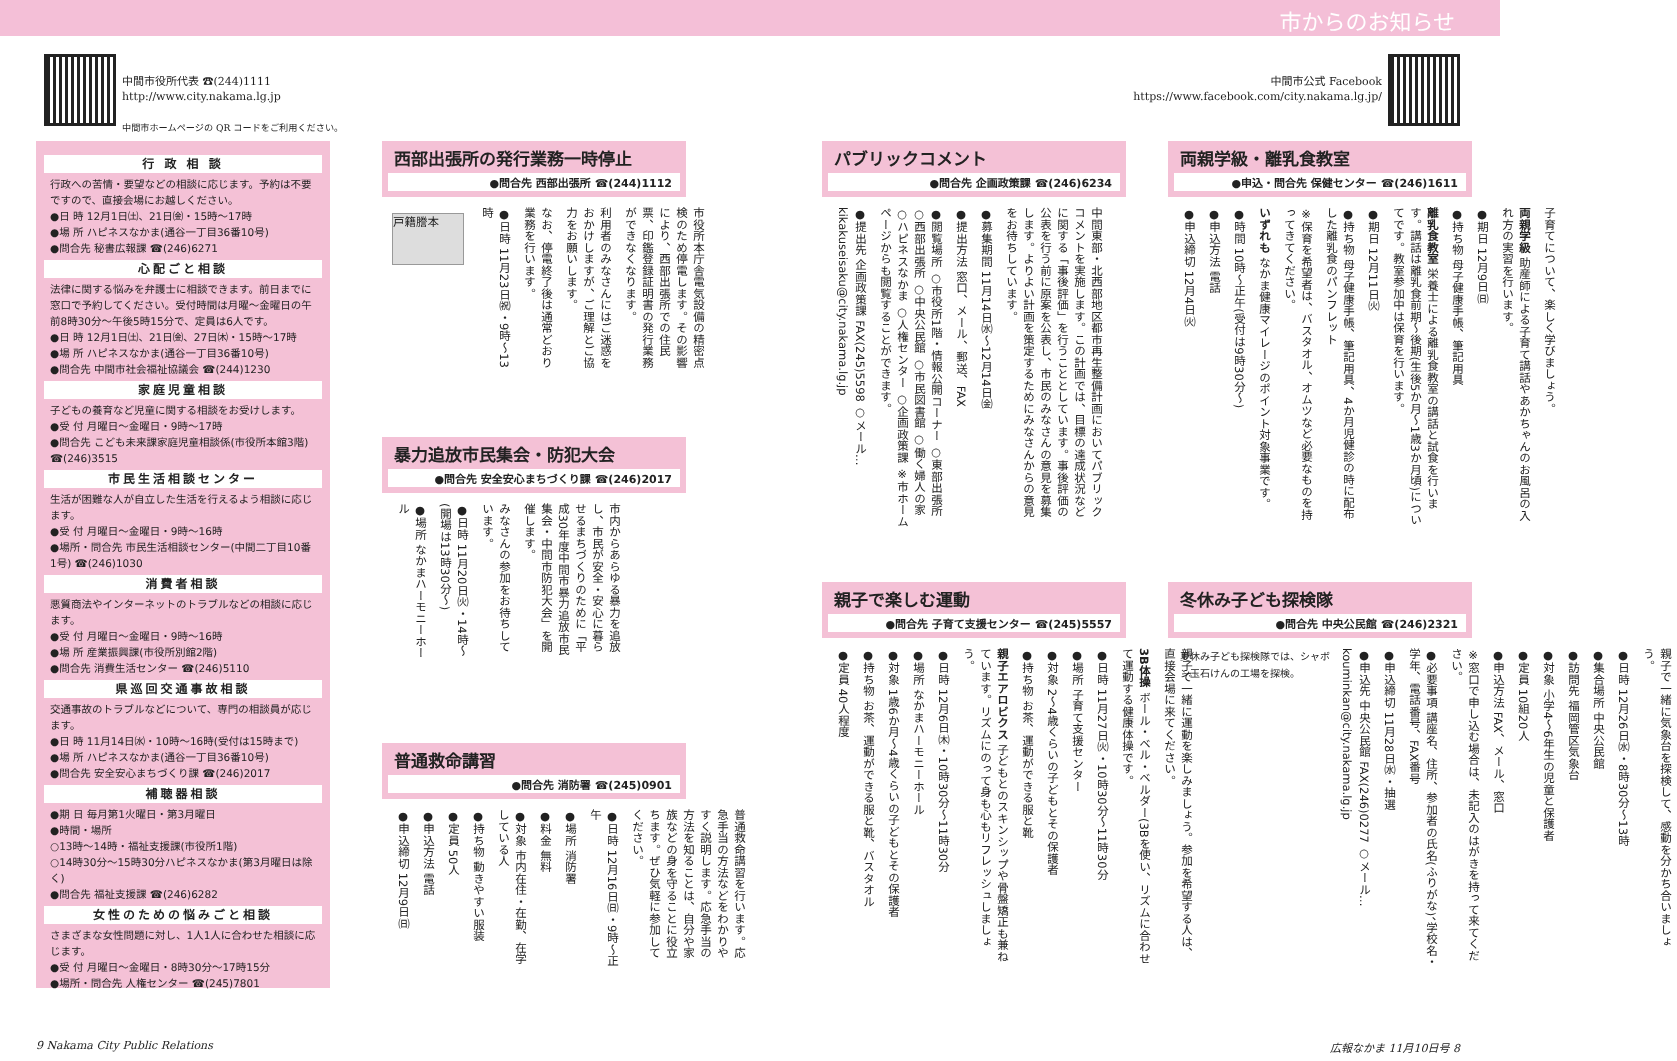市からのお知らせ
中間市役所代表 ☎(244)1111
http://www.city.nakama.lg.jp
中間市ホームページの QR コードをご利用ください。
中間市公式 Facebook
https://www.facebook.com/city.nakama.lg.jp/
行 政 相 談
行政への苦情・要望などの相談に応じます。予約は不要ですので、直接会場にお越しください。
●日 時 12月1日㈯、21日㈮・15時～17時
●場 所 ハピネスなかま(通谷一丁目36番10号)
●問合先 秘書広報課 ☎(246)6271
心配ごと相談
法律に関する悩みを弁護士に相談できます。前日までに窓口で予約してください。受付時間は月曜～金曜日の午前8時30分～午後5時15分で、定員は6人です。
●日 時 12月1日㈯、21日㈮、27日㈭・15時～17時
●場 所 ハピネスなかま(通谷一丁目36番10号)
●問合先 中間市社会福祉協議会 ☎(244)1230
家庭児童相談
子どもの養育など児童に関する相談をお受けします。
●受 付 月曜日～金曜日・9時～17時
●問合先 こども未来課家庭児童相談係(市役所本館3階) ☎(246)3515
市民生活相談センター
生活が困難な人が自立した生活を行えるよう相談に応じます。
●受 付 月曜日～金曜日・9時～16時
●場所・問合先 市民生活相談センター(中間二丁目10番1号) ☎(246)1030
消費者相談
悪質商法やインターネットのトラブルなどの相談に応じます。
●受 付 月曜日～金曜日・9時～16時
●場 所 産業振興課(市役所別館2階)
●問合先 消費生活センター ☎(246)5110
県巡回交通事故相談
交通事故のトラブルなどについて、専門の相談員が応じます。
●日 時 11月14日㈬・10時～16時(受付は15時まで)
●場 所 ハピネスなかま(通谷一丁目36番10号)
●問合先 安全安心まちづくり課 ☎(246)2017
補聴器相談
●期 日 毎月第1火曜日・第3月曜日
●時間・場所
○13時～14時・福祉支援課(市役所1階)
○14時30分～15時30分ハピネスなかま(第3月曜日は除く)
●問合先 福祉支援課 ☎(246)6282
女性のための悩みごと相談
さまざまな女性問題に対し、1人1人に合わせた相談に応じます。
●受 付 月曜日～金曜日・8時30分～17時15分
●場所・問合先 人権センター ☎(245)7801
西部出張所の発行業務一時停止
●問合先 西部出張所 ☎(244)1112
市役所本庁舎電気設備の精密点検のため停電します。その影響により、西部出張所での住民票、印鑑登録証明書の発行業務ができなくなります。
利用者のみなさんにはご迷惑をおかけしますが、ご理解とご協力をお願いします。
なお、停電終了後は通常どおり業務を行います。
●日時 11月23日㈷・9時～13時
戸籍謄本
暴力追放市民集会・防犯大会
●問合先 安全安心まちづくり課 ☎(246)2017
市内からあらゆる暴力を追放し、市民が安全・安心に暮らせるまちづくりのために「平成30年度中間市暴力追放市民集会・中間市防犯大会」を開催します。
みなさんの参加をお待ちしています。
●日時 11月20日㈫・14時～(開場は13時30分～)
●場所 なかまハーモニーホール
普通救命講習
●問合先 消防署 ☎(245)0901
普通救命講習を行います。応急手当の方法などをわかりやすく説明します。応急手当の方法を知ることは、自分や家族などの身を守ることに役立ちます。ぜひ気軽に参加してください。
●日時 12月16日㈰・9時～正午
●場所 消防署
●料金 無料
●対象 市内在住・在勤、在学している人
●持ち物 動きやすい服装
●定員 50人
●申込方法 電話
●申込締切 12月9日㈰
パブリックコメント
●問合先 企画政策課 ☎(246)6234
中間東部・北西部地区都市再生整備計画においてパブリックコメントを実施します。この計画では、目標の達成状況などに関する「事後評価」を行うこととしています。事後評価の公表を行う前に原案を公表し、市民のみなさんの意見を募集します。よりよい計画を策定するためにみなさんからの意見をお待ちしています。
●募集期間 11月14日㈬～12月14日㈮
●提出方法 窓口、メール、郵送、FAX
●閲覧場所 ○市役所1階・情報公開コーナー ○東部出張所 ○西部出張所 ○中央公民館 ○市民図書館 ○働く婦人の家 ○ハピネスなかま ○人権センター ○企画政策課 ※市ホームページからも閲覧することができます。
●提出先 企画政策課 FAX(245)5598 ○メール… kikakuseisaku@city.nakama.lg.jp
親子で楽しむ運動
●問合先 子育て支援センター ☎(245)5557
親子で一緒に運動を楽しみましょう。参加を希望する人は、直接会場に来てください。
3B体操 ボール・ベル・ベルダー(3Bを使い、リズムに合わせて運動する健康体操です。
●日時 11月27日㈫・10時30分～11時30分
●場所 子育て支援センター
●対象 2～4歳くらいの子どもとその保護者
●持ち物 お茶、運動ができる服と靴
親子エアロビクス 子どもとのスキンシップや骨盤矯正も兼ねています。リズムにのって身も心もリフレッシュしましょう。
●日時 12月6日㈭・10時30分～11時30分
●場所 なかまハーモニーホール
●対象 1歳6か月～4歳くらいの子どもとその保護者
●持ち物 お茶、運動ができる服と靴、バスタオル
●定員 40人程度
両親学級・離乳食教室
●申込・問合先 保健センター ☎(246)1611
子育てについて、楽しく学びましょう。
両親学級 助産師による子育て講話やあかちゃんのお風呂の入れ方の実習を行います。
●期日 12月9日㈰
●持ち物 母子健康手帳、筆記用具
離乳食教室 栄養士による離乳食教室の講話と試食を行います。講話は離乳食前期～後期(生後5か月～1歳3か月頃)についてです。教室参加中は保育を行います。
●期日 12月11日㈫
●持ち物 母子健康手帳、筆記用具、4か月児健診の時に配布した離乳食のパンフレット
※保育を希望者は、バスタオル、オムツなど必要なものを持ってきてください。
いずれも なかま健康マイレージのポイント対象事業です。
●時間 10時～正午(受付は9時30分～)
●申込方法 電話
●申込締切 12月4日㈫
冬休み子ども探検隊
●問合先 中央公民館 ☎(246)2321
親子で一緒に気象台を探検して、感動を分かち合いましょう。
●日時 12月26日㈬・8時30分～13時
●集合場所 中央公民館
●訪問先 福岡管区気象台
●対象 小学4～6年生の児童と保護者
●定員 10組20人
●申込方法 FAX、メール、窓口
※窓口で申し込む場合は、未記入のはがきを持って来てください。
●必要事項 講座名、住所、参加者の氏名(ふりがな)、学校名・学年、電話番号、FAX番号
●申込締切 11月28日㈬・抽選
●申込先 中央公民館 FAX(246)0277 ○メール… kouminkan@city.nakama.lg.jp
夏休み子ども探検隊では、シャボン玉石けんの工場を探検。
9 Nakama City Public Relations 広報なかま 11月10日号 8